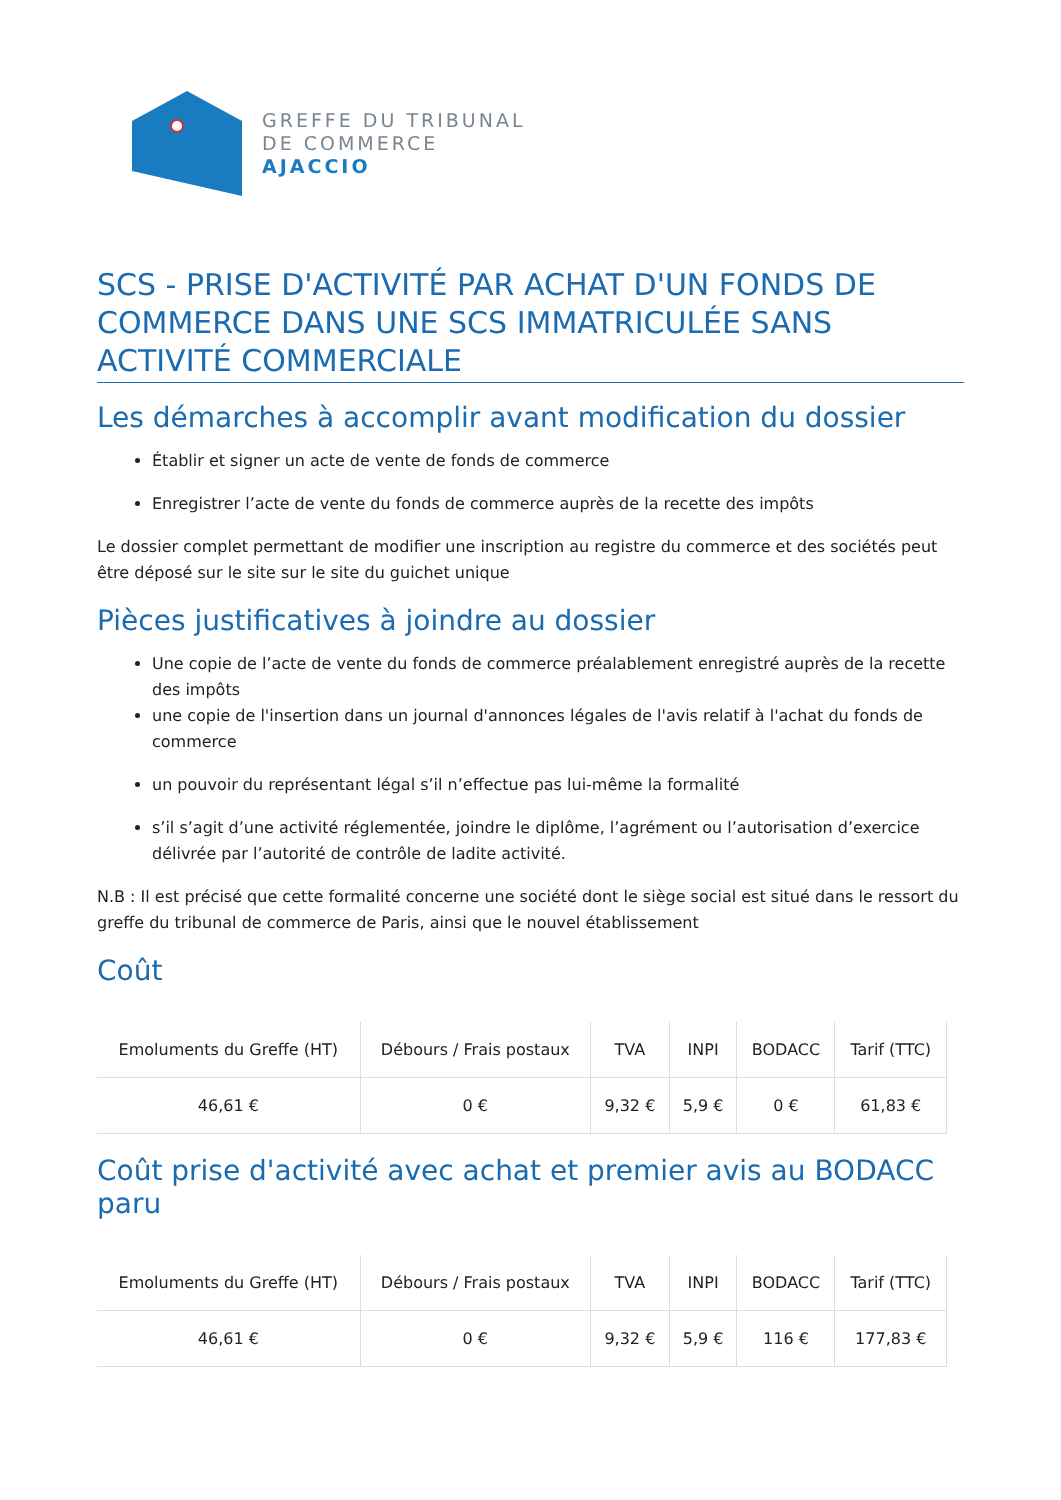GREFFE DU TRIBUNAL
DE COMMERCE
AJACCIO
SCS - PRISE D'ACTIVITÉ PAR ACHAT D'UN FONDS DE COMMERCE DANS UNE SCS IMMATRICULÉE SANS ACTIVITÉ COMMERCIALE
Les démarches à accomplir avant modification du dossier
Établir et signer un acte de vente de fonds de commerce
Enregistrer l’acte de vente du fonds de commerce auprès de la recette des impôts
Le dossier complet permettant de modifier une inscription au registre du commerce et des sociétés peut être déposé sur le site sur le site du guichet unique
Pièces justificatives à joindre au dossier
Une copie de l’acte de vente du fonds de commerce préalablement enregistré auprès de la recette des impôts
une copie de l'insertion dans un journal d'annonces légales de l'avis relatif à l'achat du fonds de commerce
un pouvoir du représentant légal s’il n’effectue pas lui-même la formalité
s’il s’agit d’une activité réglementée, joindre le diplôme, l’agrément ou l’autorisation d’exercice délivrée par l’autorité de contrôle de ladite activité.
N.B : Il est précisé que cette formalité concerne une société dont le siège social est situé dans le ressort du greffe du tribunal de commerce de Paris, ainsi que le nouvel établissement
Coût
| Emoluments du Greffe (HT) | Débours / Frais postaux | TVA | INPI | BODACC | Tarif (TTC) |
| --- | --- | --- | --- | --- | --- |
| 46,61 € | 0 € | 9,32 € | 5,9 € | 0 € | 61,83 € |
Coût prise d'activité avec achat et premier avis au BODACC paru
| Emoluments du Greffe (HT) | Débours / Frais postaux | TVA | INPI | BODACC | Tarif (TTC) |
| --- | --- | --- | --- | --- | --- |
| 46,61 € | 0 € | 9,32 € | 5,9 € | 116 € | 177,83 € |